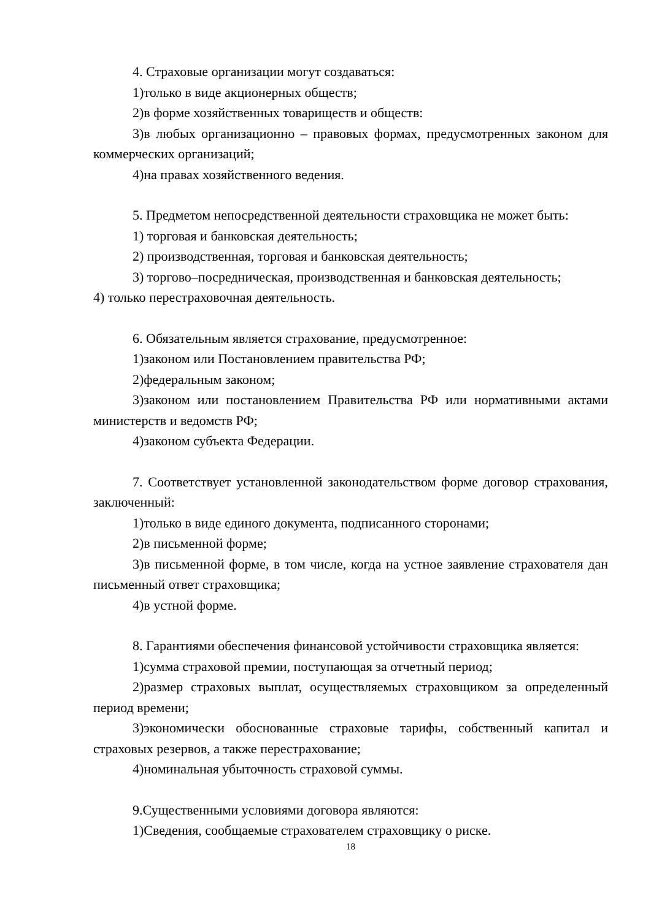4. Страховые организации могут создаваться:
1)только в виде акционерных обществ;
2)в форме хозяйственных товариществ и обществ:
3)в любых организационно – правовых формах, предусмотренных законом для коммерческих организаций;
4)на правах хозяйственного ведения.
5. Предметом непосредственной деятельности страховщика не может быть:
1) торговая и банковская деятельность;
2) производственная, торговая и банковская деятельность;
3) торгово–посредническая, производственная и банковская деятельность;
4) только перестраховочная деятельность.
6. Обязательным является страхование, предусмотренное:
1)законом или Постановлением правительства РФ;
2)федеральным законом;
3)законом или постановлением Правительства РФ или нормативными актами министерств и ведомств РФ;
4)законом субъекта Федерации.
7. Соответствует установленной законодательством форме договор страхования, заключенный:
1)только в виде единого документа, подписанного сторонами;
2)в письменной форме;
3)в письменной форме, в том числе, когда на устное заявление страхователя дан письменный ответ страховщика;
4)в устной форме.
8. Гарантиями обеспечения финансовой устойчивости страховщика является:
1)сумма страховой премии, поступающая за отчетный период;
2)размер страховых выплат, осуществляемых страховщиком за определенный период времени;
3)экономически обоснованные страховые тарифы, собственный капитал и страховых резервов, а также перестрахование;
4)номинальная убыточность страховой суммы.
9.Существенными условиями договора являются:
1)Сведения, сообщаемые страхователем страховщику о риске.
18